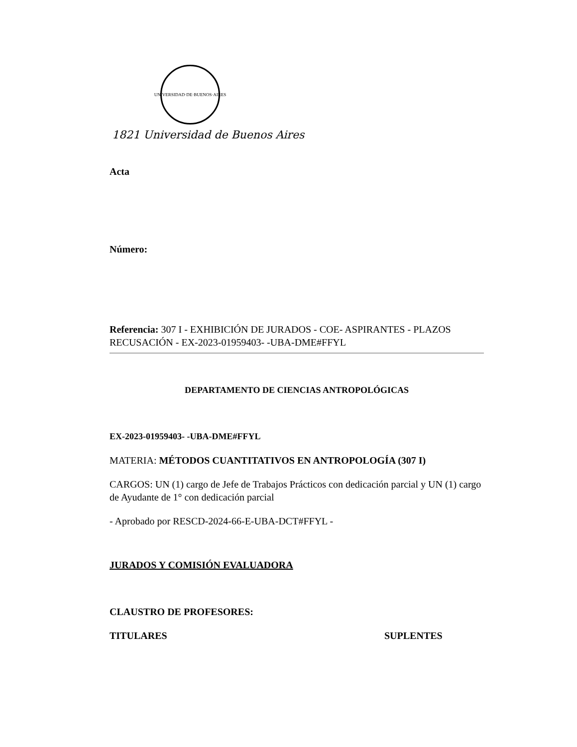UNIVERSIDAD·DE·BUENOS·AIRES
1821 Universidad de Buenos Aires
Acta
Número:
Referencia: 307 I - EXHIBICIÓN DE JURADOS - COE- ASPIRANTES - PLAZOS RECUSACIÓN - EX-2023-01959403- -UBA-DME#FFYL
DEPARTAMENTO DE CIENCIAS ANTROPOLÓGICAS
EX-2023-01959403- -UBA-DME#FFYL
MATERIA: MÉTODOS CUANTITATIVOS EN ANTROPOLOGÍA (307 I)
CARGOS: UN (1) cargo de Jefe de Trabajos Prácticos con dedicación parcial y UN (1) cargo de Ayudante de 1° con dedicación parcial
- Aprobado por RESCD-2024-66-E-UBA-DCT#FFYL -
JURADOS Y COMISIÓN EVALUADORA
CLAUSTRO DE PROFESORES:
TITULARES SUPLENTES